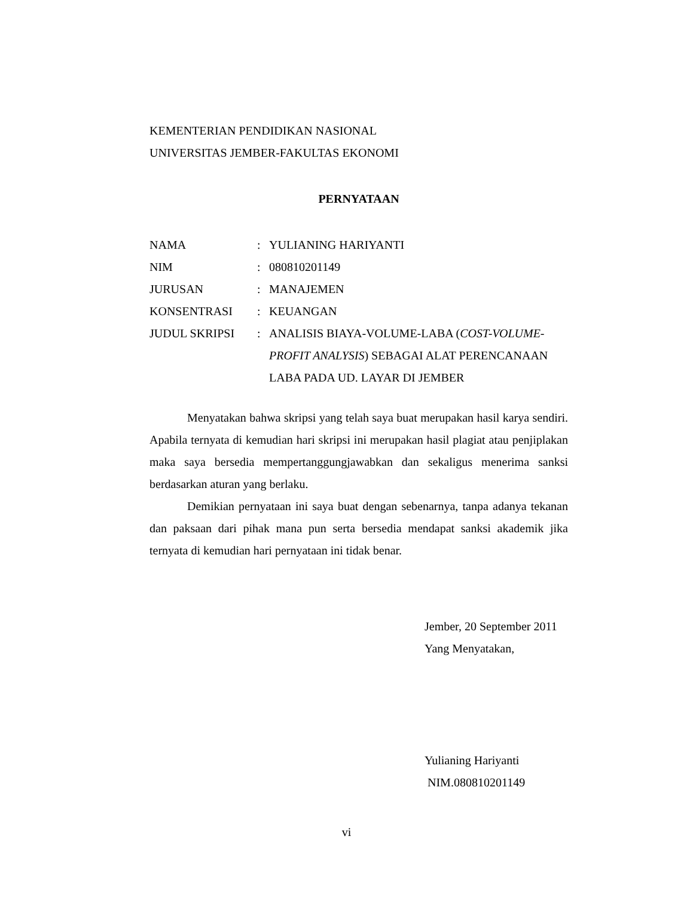KEMENTERIAN PENDIDIKAN NASIONAL
UNIVERSITAS JEMBER-FAKULTAS EKONOMI
PERNYATAAN
| NAMA | : | YULIANING HARIYANTI |
| NIM | : | 080810201149 |
| JURUSAN | : | MANAJEMEN |
| KONSENTRASI | : | KEUANGAN |
| JUDUL SKRIPSI | : | ANALISIS BIAYA-VOLUME-LABA ( COST-VOLUME-PROFIT ANALYSIS ) SEBAGAI ALAT PERENCANAAN LABA PADA UD. LAYAR DI JEMBER |
Menyatakan bahwa skripsi yang telah saya buat merupakan hasil karya sendiri. Apabila ternyata di kemudian hari skripsi ini merupakan hasil plagiat atau penjiplakan maka saya bersedia mempertanggungjawabkan dan sekaligus menerima sanksi berdasarkan aturan yang berlaku.
Demikian pernyataan ini saya buat dengan sebenarnya, tanpa adanya tekanan dan paksaan dari pihak mana pun serta bersedia mendapat sanksi akademik jika ternyata di kemudian hari pernyataan ini tidak benar.
Jember, 20 September 2011
Yang Menyatakan,
Yulianing Hariyanti
NIM.080810201149
vi